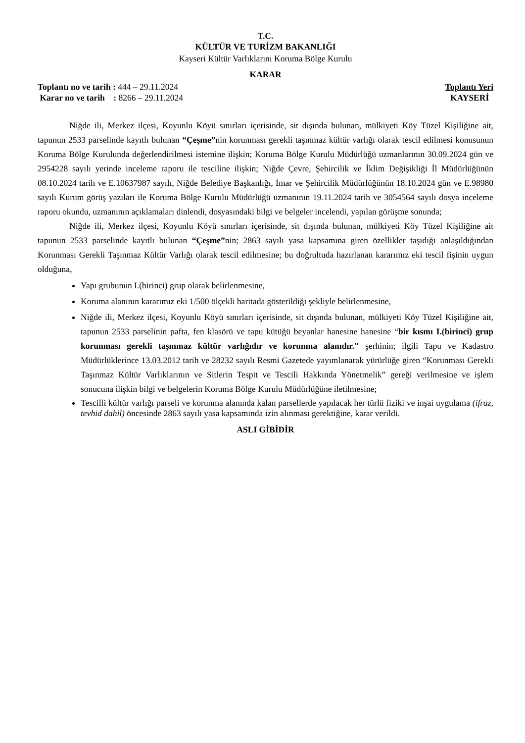T.C.
KÜLTÜR VE TURİZM BAKANLIĞI
Kayseri Kültür Varlıklarını Koruma Bölge Kurulu
KARAR
Toplantı no ve tarih : 444 – 29.11.2024
Karar no ve tarih : 8266 – 29.11.2024
Toplantı Yeri
KAYSERİ
Niğde ili, Merkez ilçesi, Koyunlu Köyü sınırları içerisinde, sit dışında bulunan, mülkiyeti Köy Tüzel Kişiliğine ait, tapunun 2533 parselinde kayıtlı bulunan “Çeşme”nin korunması gerekli taşınmaz kültür varlığı olarak tescil edilmesi konusunun Koruma Bölge Kurulunda değerlendirilmesi istemine ilişkin; Koruma Bölge Kurulu Müdürlüğü uzmanlarının 30.09.2024 gün ve 2954228 sayılı yerinde inceleme raporu ile tesciline ilişkin; Niğde Çevre, Şehircilik ve İklim Değişikliği İl Müdürlüğünün 08.10.2024 tarih ve E.10637987 sayılı, Niğde Belediye Başkanlığı, İmar ve Şehircilik Müdürlüğünün 18.10.2024 gün ve E.98980 sayılı Kurum görüş yazıları ile Koruma Bölge Kurulu Müdürlüğü uzmanının 19.11.2024 tarih ve 3054564 sayılı dosya inceleme raporu okundu, uzmanının açıklamaları dinlendi, dosyasındaki bilgi ve belgeler incelendi, yapılan görüşme sonunda;
Niğde ili, Merkez ilçesi, Koyunlu Köyü sınırları içerisinde, sit dışında bulunan, mülkiyeti Köy Tüzel Kişiliğine ait tapunun 2533 parselinde kayıtlı bulunan “Çeşme”nin; 2863 sayılı yasa kapsamına giren özellikler taşıdığı anlaşıldığından Korunması Gerekli Taşınmaz Kültür Varlığı olarak tescil edilmesine; bu doğrultuda hazırlanan kararımız eki tescil fişinin uygun olduğuna,
Yapı grubunun I.(birinci) grup olarak belirlenmesine,
Koruma alanının kararımız eki 1/500 ölçekli haritada gösterildiği şekliyle belirlenmesine,
Niğde ili, Merkez ilçesi, Koyunlu Köyü sınırları içerisinde, sit dışında bulunan, mülkiyeti Köy Tüzel Kişiliğine ait, tapunun 2533 parselinin pafta, fen klasörü ve tapu kütüğü beyanlar hanesine hanesine “bir kısmı I.(birinci) grup korunması gerekli taşınmaz kültür varlığıdır ve korunma alanıdır." şerhinin; ilgili Tapu ve Kadastro Müdürlüklerince 13.03.2012 tarih ve 28232 sayılı Resmi Gazetede yayımlanarak yürürlüğe giren “Korunması Gerekli Taşınmaz Kültür Varlıklarının ve Sitlerin Tespit ve Tescili Hakkında Yönetmelik” gereği verilmesine ve işlem sonucuna ilişkin bilgi ve belgelerin Koruma Bölge Kurulu Müdürlüğüne iletilmesine;
Tescilli kültür varlığı parseli ve korunma alanında kalan parsellerde yapılacak her türlü fiziki ve inşai uygulama (ifraz, tevhid dahil) öncesinde 2863 sayılı yasa kapsamında izin alınması gerektiğine, karar verildi.
ASLI GİBİDİR